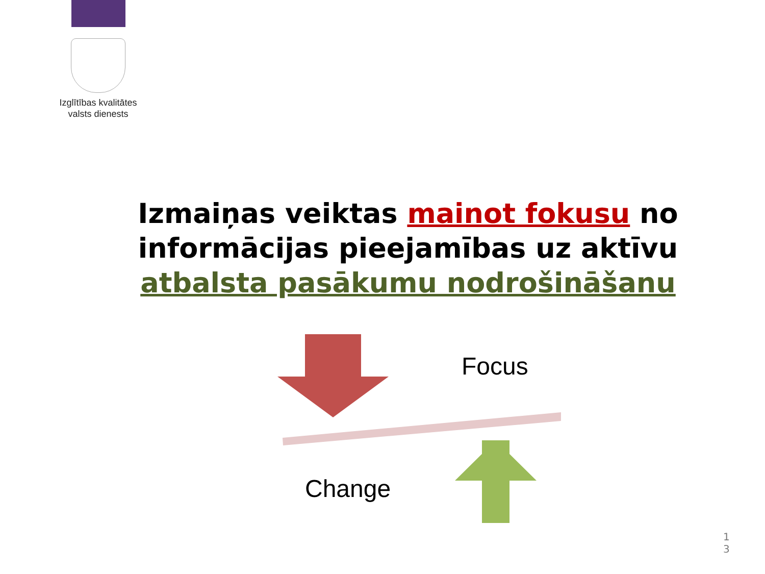Izglītības kvalitātes
valsts dienests
Izmaiņas veiktas mainot fokusu no informācijas pieejamības uz aktīvu atbalsta pasākumu nodrošināšanu
Focus
Change
1 3